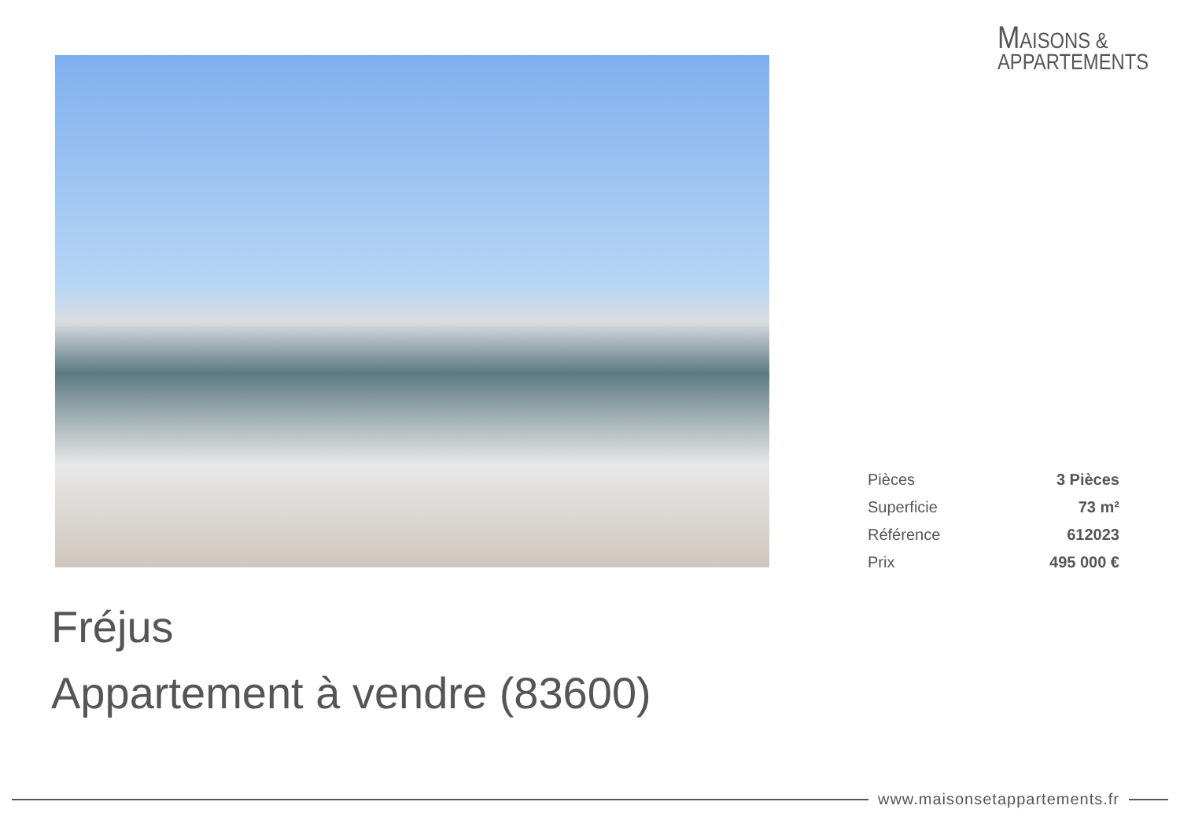MAISONS &
APPARTEMENTS
| Pièces | 3 Pièces |
| Superficie | 73 m² |
| Référence | 612023 |
| Prix | 495 000 € |
Fréjus
Appartement à vendre (83600)
www.maisonsetappartements.fr